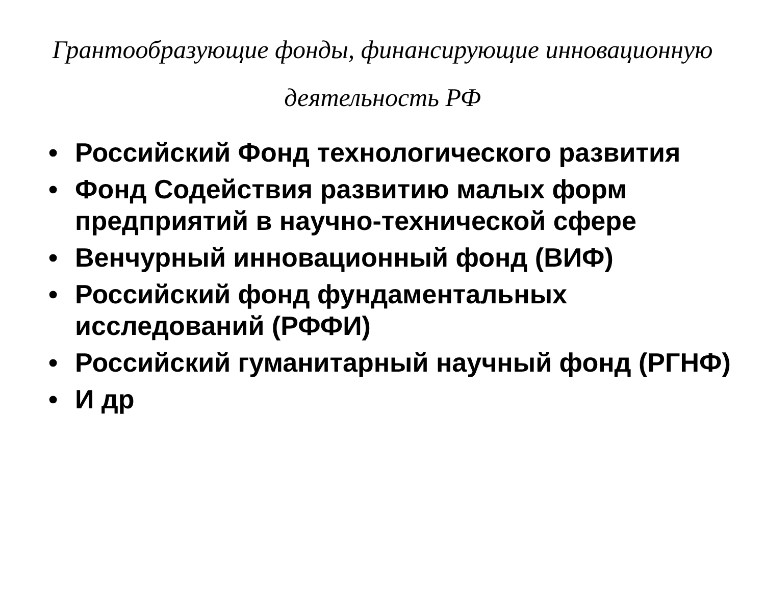Грантообразующие фонды, финансирующие инновационную деятельность РФ
• Российский Фонд технологического развития
• Фонд Содействия развитию малых форм предприятий в научно-технической сфере
• Венчурный инновационный фонд (ВИФ)
• Российский фонд фундаментальных исследований (РФФИ)
• Российский гуманитарный научный фонд (РГНФ)
• И др